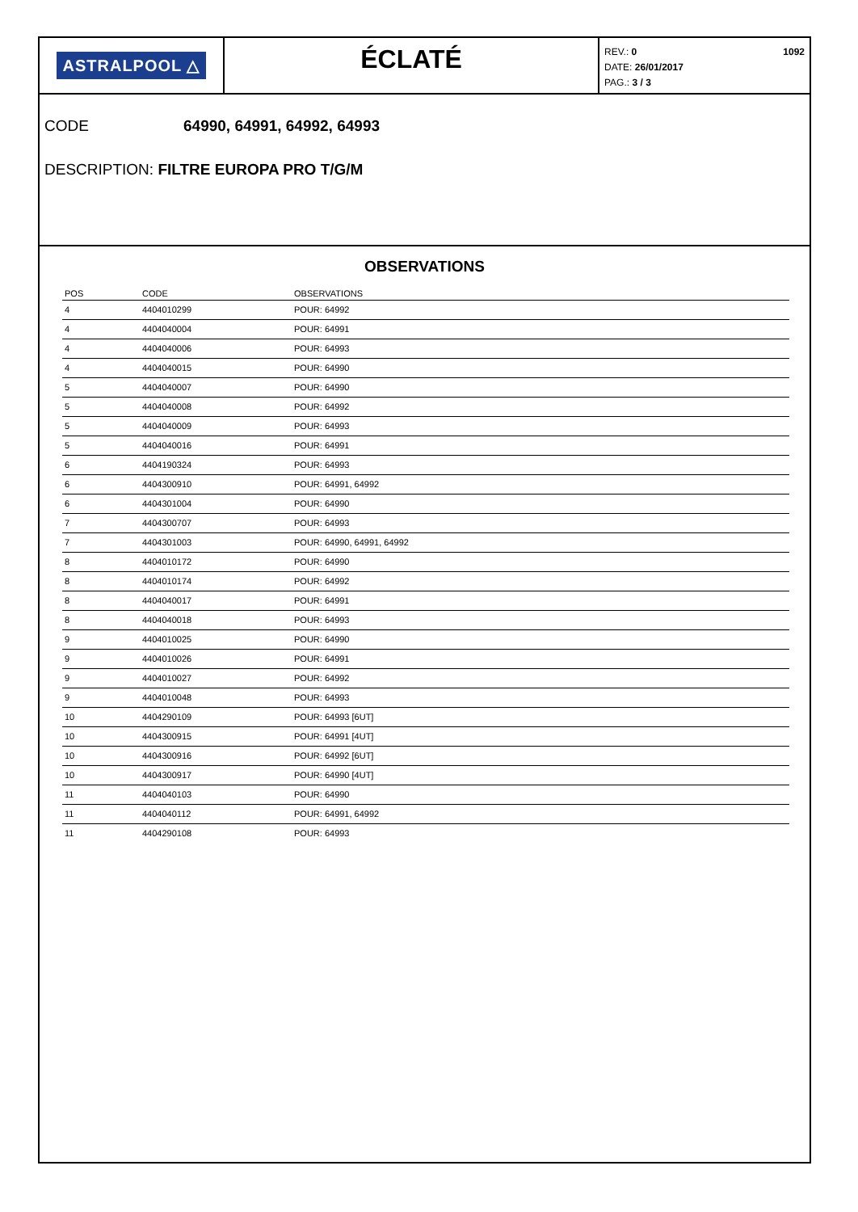ASTRALPOOL △
ÉCLATÉ
REV.: 0
DATE: 26/01/2017
PAG.: 3 / 3
1092
CODE 64990, 64991, 64992, 64993
DESCRIPTION: FILTRE EUROPA PRO T/G/M
OBSERVATIONS
| POS | CODE | OBSERVATIONS |
| --- | --- | --- |
| 4 | 4404010299 | POUR: 64992 |
| 4 | 4404040004 | POUR: 64991 |
| 4 | 4404040006 | POUR: 64993 |
| 4 | 4404040015 | POUR: 64990 |
| 5 | 4404040007 | POUR: 64990 |
| 5 | 4404040008 | POUR: 64992 |
| 5 | 4404040009 | POUR: 64993 |
| 5 | 4404040016 | POUR: 64991 |
| 6 | 4404190324 | POUR: 64993 |
| 6 | 4404300910 | POUR: 64991, 64992 |
| 6 | 4404301004 | POUR: 64990 |
| 7 | 4404300707 | POUR: 64993 |
| 7 | 4404301003 | POUR: 64990, 64991, 64992 |
| 8 | 4404010172 | POUR: 64990 |
| 8 | 4404010174 | POUR: 64992 |
| 8 | 4404040017 | POUR: 64991 |
| 8 | 4404040018 | POUR: 64993 |
| 9 | 4404010025 | POUR: 64990 |
| 9 | 4404010026 | POUR: 64991 |
| 9 | 4404010027 | POUR: 64992 |
| 9 | 4404010048 | POUR: 64993 |
| 10 | 4404290109 | POUR: 64993 [6UT] |
| 10 | 4404300915 | POUR: 64991 [4UT] |
| 10 | 4404300916 | POUR: 64992 [6UT] |
| 10 | 4404300917 | POUR: 64990 [4UT] |
| 11 | 4404040103 | POUR: 64990 |
| 11 | 4404040112 | POUR: 64991, 64992 |
| 11 | 4404290108 | POUR: 64993 |